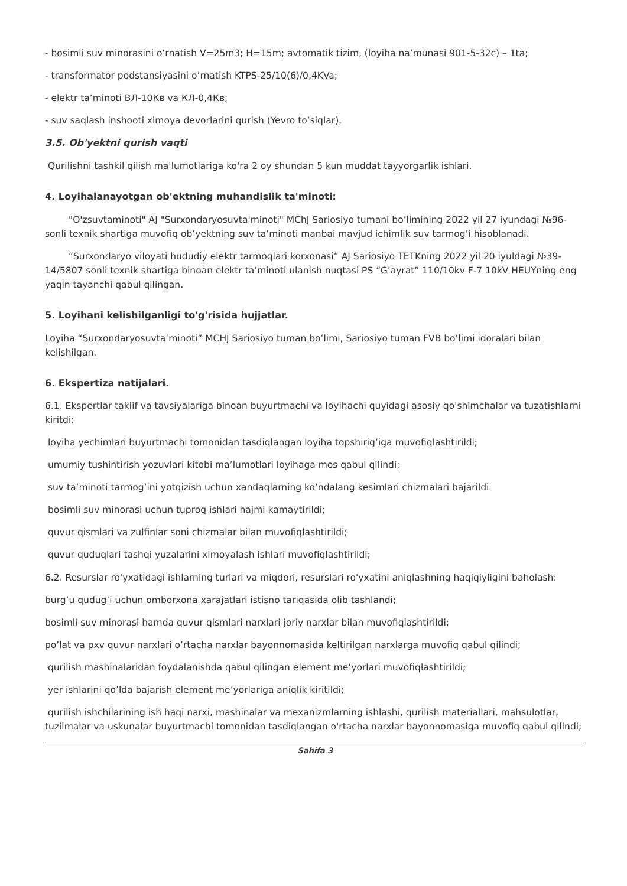- bosimli suv minorasini o’rnatish V=25m3; H=15m; avtomatik tizim, (loyiha na’munasi 901-5-32c) – 1ta;
- transformator podstansiyasini o’rnatish KTPS-25/10(6)/0,4KVa;
- elektr ta’minoti ВЛ-10Кв va КЛ-0,4Кв;
- suv saqlash inshooti ximoya devorlarini qurish (Yevro to’siqlar).
3.5. Ob'yektni qurish vaqti
Qurilishni tashkil qilish ma'lumotlariga ko'ra 2 oy shundan 5 kun muddat tayyorgarlik ishlari.
4. Loyihalanayotgan ob'ektning muhandislik ta'minoti:
"O'zsuvtaminoti" AJ "Surxondaryosuvta'minoti" MChJ Sariosiyo tumani bo’limining 2022 yil 27 iyundagi №96-sonli texnik shartiga muvofiq ob’yektning suv ta’minoti manbai mavjud ichimlik suv tarmog’i hisoblanadi.
“Surxondaryo viloyati hududiy elektr tarmoqlari korxonasi” AJ Sariosiyo TETKning 2022 yil 20 iyuldagi №39-14/5807 sonli texnik shartiga binoan elektr ta’minoti ulanish nuqtasi PS “G’ayrat” 110/10kv F-7 10kV HEUYning eng yaqin tayanchi qabul qilingan.
5. Loyihani kelishilganligi to'g'risida hujjatlar.
Loyiha “Surxondaryosuvta’minoti” MCHJ Sariosiyo tuman bo’limi, Sariosiyo tuman FVB bo’limi idoralari bilan kelishilgan.
6. Ekspertiza natijalari.
6.1. Ekspertlar taklif va tavsiyalariga binoan buyurtmachi va loyihachi quyidagi asosiy qo'shimchalar va tuzatishlarni kiritdi:
loyiha yechimlari buyurtmachi tomonidan tasdiqlangan loyiha topshirig’iga muvofiqlashtirildi;
umumiy tushintirish yozuvlari kitobi ma’lumotlari loyihaga mos qabul qilindi;
suv ta’minoti tarmog’ini yotqizish uchun xandaqlarning ko’ndalang kesimlari chizmalari bajarildi
bosimli suv minorasi uchun tuproq ishlari hajmi kamaytirildi;
quvur qismlari va zulfinlar soni chizmalar bilan muvofiqlashtirildi;
quvur quduqlari tashqi yuzalarini ximoyalash ishlari muvofiqlashtirildi;
6.2. Resurslar ro'yxatidagi ishlarning turlari va miqdori, resurslari ro'yxatini aniqlashning haqiqiyligini baholash:
burg’u qudug’i uchun omborxona xarajatlari istisno tariqasida olib tashlandi;
bosimli suv minorasi hamda quvur qismlari narxlari joriy narxlar bilan muvofiqlashtirildi;
po’lat va pxv quvur narxlari o’rtacha narxlar bayonnomasida keltirilgan narxlarga muvofiq qabul qilindi;
qurilish mashinalaridan foydalanishda qabul qilingan element me’yorlari muvofiqlashtirildi;
yer ishlarini qo’lda bajarish element me’yorlariga aniqlik kiritildi;
qurilish ishchilarining ish haqi narxi, mashinalar va mexanizmlarning ishlashi, qurilish materiallari, mahsulotlar, tuzilmalar va uskunalar buyurtmachi tomonidan tasdiqlangan o'rtacha narxlar bayonnomasiga muvofiq qabul qilindi;
Sahifa 3